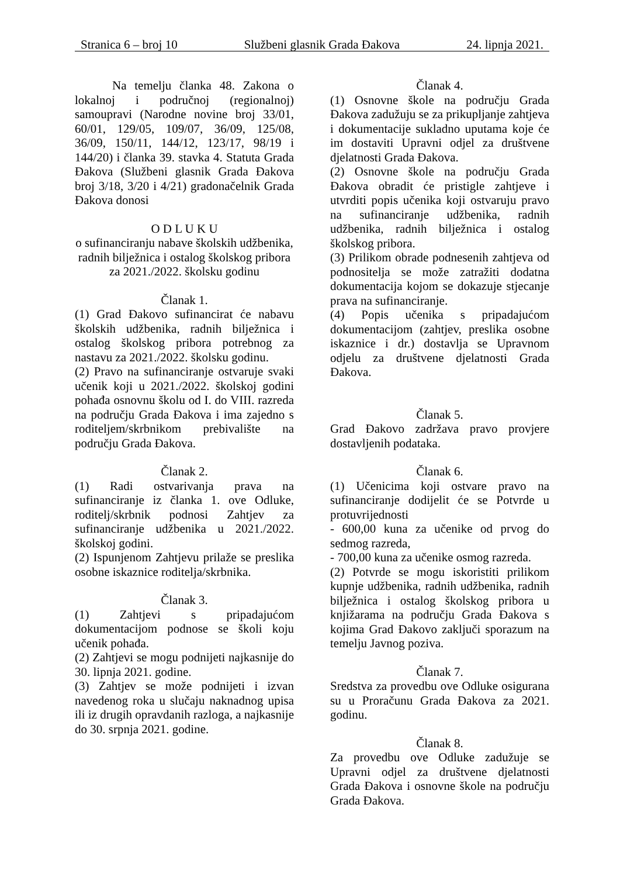Stranica 6 – broj 10 Službeni glasnik Grada Đakova 24. lipnja 2021.
Na temelju članka 48. Zakona o lokalnoj i područnoj (regionalnoj) samoupravi (Narodne novine broj 33/01, 60/01, 129/05, 109/07, 36/09, 125/08, 36/09, 150/11, 144/12, 123/17, 98/19 i 144/20) i članka 39. stavka 4. Statuta Grada Đakova (Službeni glasnik Grada Đakova broj 3/18, 3/20 i 4/21) gradonačelnik Grada Đakova donosi
O D L U K U
o sufinanciranju nabave školskih udžbenika,
radnih bilježnica i ostalog školskog pribora za 2021./2022. školsku godinu
Članak 1.
(1) Grad Đakovo sufinancirat će nabavu školskih udžbenika, radnih bilježnica i ostalog školskog pribora potrebnog za nastavu za 2021./2022. školsku godinu.
(2) Pravo na sufinanciranje ostvaruje svaki učenik koji u 2021./2022. školskoj godini pohađa osnovnu školu od I. do VIII. razreda na području Grada Đakova i ima zajedno s roditeljem/skrbnikom prebivalište na području Grada Đakova.
Članak 2.
(1) Radi ostvarivanja prava na sufinanciranje iz članka 1. ove Odluke, roditelj/skrbnik podnosi Zahtjev za sufinanciranje udžbenika u 2021./2022. školskoj godini.
(2) Ispunjenom Zahtjevu prilaže se preslika osobne iskaznice roditelja/skrbnika.
Članak 3.
(1) Zahtjevi s pripadajućom dokumentacijom podnose se školi koju učenik pohađa.
(2) Zahtjevi se mogu podnijeti najkasnije do 30. lipnja 2021. godine.
(3) Zahtjev se može podnijeti i izvan navedenog roka u slučaju naknadnog upisa ili iz drugih opravdanih razloga, a najkasnije do 30. srpnja 2021. godine.
Članak 4.
(1) Osnovne škole na području Grada Đakova zadužuju se za prikupljanje zahtjeva i dokumentacije sukladno uputama koje će im dostaviti Upravni odjel za društvene djelatnosti Grada Đakova.
(2) Osnovne škole na području Grada Đakova obradit će pristigle zahtjeve i utvrditi popis učenika koji ostvaruju pravo na sufinanciranje udžbenika, radnih udžbenika, radnih bilježnica i ostalog školskog pribora.
(3) Prilikom obrade podnesenih zahtjeva od podnositelja se može zatražiti dodatna dokumentacija kojom se dokazuje stjecanje prava na sufinanciranje.
(4) Popis učenika s pripadajućom dokumentacijom (zahtjev, preslika osobne iskaznice i dr.) dostavlja se Upravnom odjelu za društvene djelatnosti Grada Đakova.
Članak 5.
Grad Đakovo zadržava pravo provjere dostavljenih podataka.
Članak 6.
(1) Učenicima koji ostvare pravo na sufinanciranje dodijelit će se Potvrde u protuvrijednosti
- 600,00 kuna za učenike od prvog do sedmog razreda,
- 700,00 kuna za učenike osmog razreda.
(2) Potvrde se mogu iskoristiti prilikom kupnje udžbenika, radnih udžbenika, radnih bilježnica i ostalog školskog pribora u knjižarama na području Grada Đakova s kojima Grad Đakovo zaključi sporazum na temelju Javnog poziva.
Članak 7.
Sredstva za provedbu ove Odluke osigurana su u Proračunu Grada Đakova za 2021. godinu.
Članak 8.
Za provedbu ove Odluke zadužuje se Upravni odjel za društvene djelatnosti Grada Đakova i osnovne škole na području Grada Đakova.